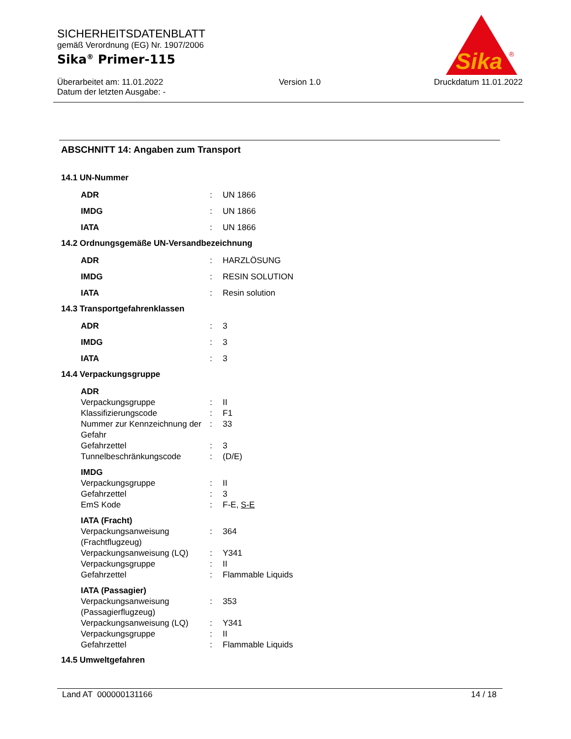SICHERHEITSDATENBLATT
gemäß Verordnung (EG) Nr. 1907/2006
Sika<sup>®</sup> Primer-115
Überarbeitet am: 11.01.2022
Datum der letzten Ausgabe: - Version 1.0 Druckdatum 11.01.2022
Sika
®
ABSCHNITT 14: Angaben zum Transport
14.1 UN-Nummer
ADR: UN 1866
IMDG: UN 1866
IATA: UN 1866
14.2 Ordnungsgemäße UN-Versandbezeichnung
ADR: HARZLÖSUNG
IMDG: RESIN SOLUTION
IATA: Resin solution
14.3 Transportgefahrenklassen
ADR: 3
IMDG: 3
IATA: 3
14.4 Verpackungsgruppe
ADR
Verpackungsgruppe: II
Klassifizierungscode: F1
Nummer zur Kennzeichnung der Gefahr: 33
Gefahrzettel: 3
Tunnelbeschränkungscode: (D/E)
IMDG
Verpackungsgruppe: II
Gefahrzettel: 3
EmS Kode: F-E, S-E
IATA (Fracht)
Verpackungsanweisung (Frachtflugzeug): 364
Verpackungsanweisung (LQ): Y341
Verpackungsgruppe: II
Gefahrzettel: Flammable Liquids
IATA (Passagier)
Verpackungsanweisung (Passagierflugzeug): 353
Verpackungsanweisung (LQ): Y341
Verpackungsgruppe: II
Gefahrzettel: Flammable Liquids
14.5 Umweltgefahren
Land AT 000000131166 14 / 18